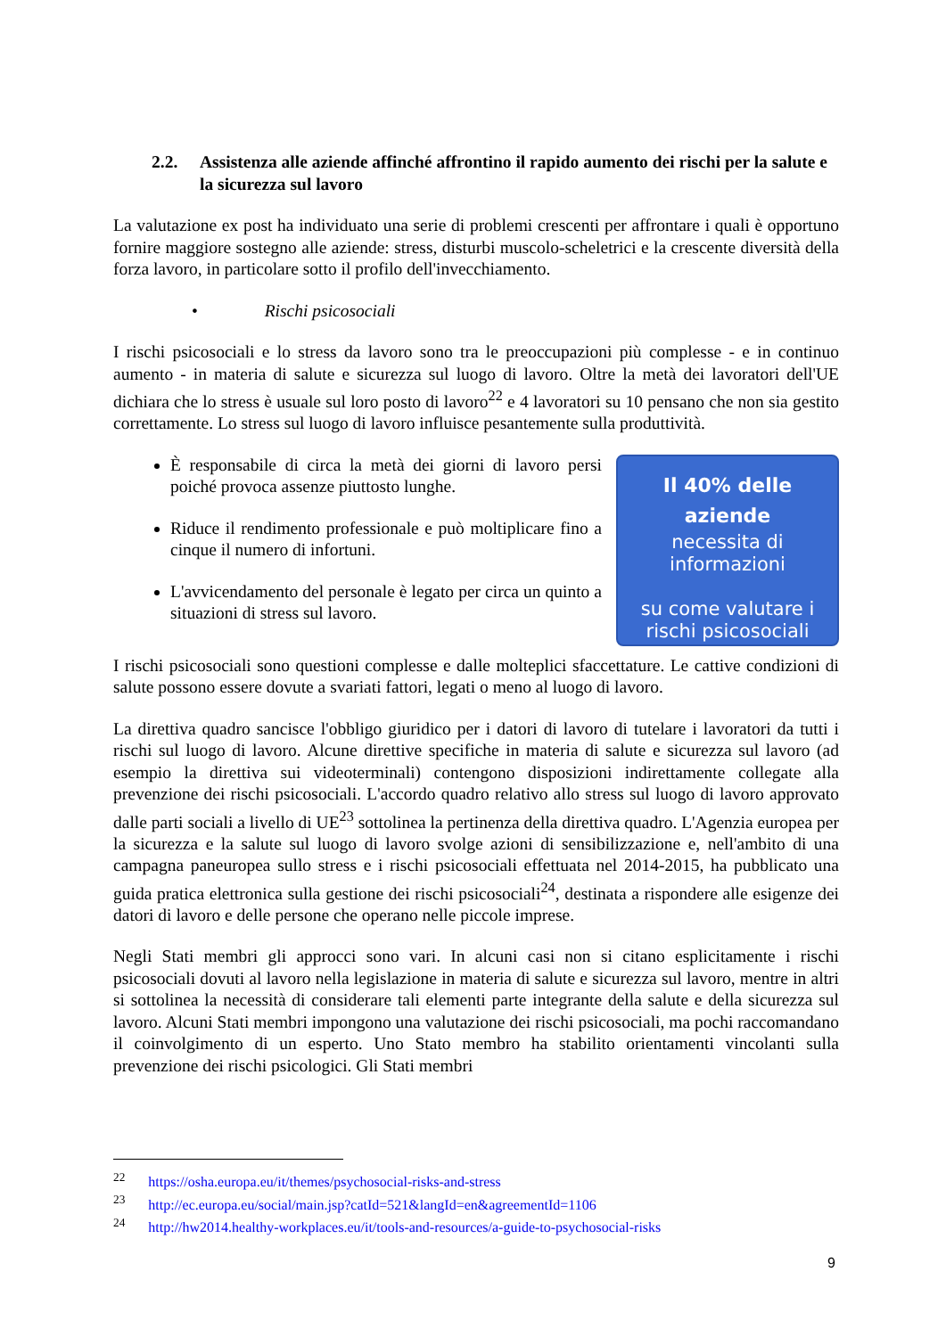2.2. Assistenza alle aziende affinché affrontino il rapido aumento dei rischi per la salute e la sicurezza sul lavoro
La valutazione ex post ha individuato una serie di problemi crescenti per affrontare i quali è opportuno fornire maggiore sostegno alle aziende: stress, disturbi muscolo-scheletrici e la crescente diversità della forza lavoro, in particolare sotto il profilo dell'invecchiamento.
• Rischi psicosociali
I rischi psicosociali e lo stress da lavoro sono tra le preoccupazioni più complesse - e in continuo aumento - in materia di salute e sicurezza sul luogo di lavoro. Oltre la metà dei lavoratori dell'UE dichiara che lo stress è usuale sul loro posto di lavoro<sup>22</sup> e 4 lavoratori su 10 pensano che non sia gestito correttamente. Lo stress sul luogo di lavoro influisce pesantemente sulla produttività.
È responsabile di circa la metà dei giorni di lavoro persi poiché provoca assenze piuttosto lunghe.
Riduce il rendimento professionale e può moltiplicare fino a cinque il numero di infortuni.
L'avvicendamento del personale è legato per circa un quinto a situazioni di stress sul lavoro.
Il 40% delle
aziende
necessita di
informazioni
su come valutare i
rischi psicosociali
I rischi psicosociali sono questioni complesse e dalle molteplici sfaccettature. Le cattive condizioni di salute possono essere dovute a svariati fattori, legati o meno al luogo di lavoro.
La direttiva quadro sancisce l'obbligo giuridico per i datori di lavoro di tutelare i lavoratori da tutti i rischi sul luogo di lavoro. Alcune direttive specifiche in materia di salute e sicurezza sul lavoro (ad esempio la direttiva sui videoterminali) contengono disposizioni indirettamente collegate alla prevenzione dei rischi psicosociali. L'accordo quadro relativo allo stress sul luogo di lavoro approvato dalle parti sociali a livello di UE<sup>23</sup> sottolinea la pertinenza della direttiva quadro. L'Agenzia europea per la sicurezza e la salute sul luogo di lavoro svolge azioni di sensibilizzazione e, nell'ambito di una campagna paneuropea sullo stress e i rischi psicosociali effettuata nel 2014-2015, ha pubblicato una guida pratica elettronica sulla gestione dei rischi psicosociali<sup>24</sup>, destinata a rispondere alle esigenze dei datori di lavoro e delle persone che operano nelle piccole imprese.
Negli Stati membri gli approcci sono vari. In alcuni casi non si citano esplicitamente i rischi psicosociali dovuti al lavoro nella legislazione in materia di salute e sicurezza sul lavoro, mentre in altri si sottolinea la necessità di considerare tali elementi parte integrante della salute e della sicurezza sul lavoro. Alcuni Stati membri impongono una valutazione dei rischi psicosociali, ma pochi raccomandano il coinvolgimento di un esperto. Uno Stato membro ha stabilito orientamenti vincolanti sulla prevenzione dei rischi psicologici. Gli Stati membri
<sup>22</sup> https://osha.europa.eu/it/themes/psychosocial-risks-and-stress
<sup>23</sup> http://ec.europa.eu/social/main.jsp?catId=521&langId=en&agreementId=1106
<sup>24</sup> http://hw2014.healthy-workplaces.eu/it/tools-and-resources/a-guide-to-psychosocial-risks
9